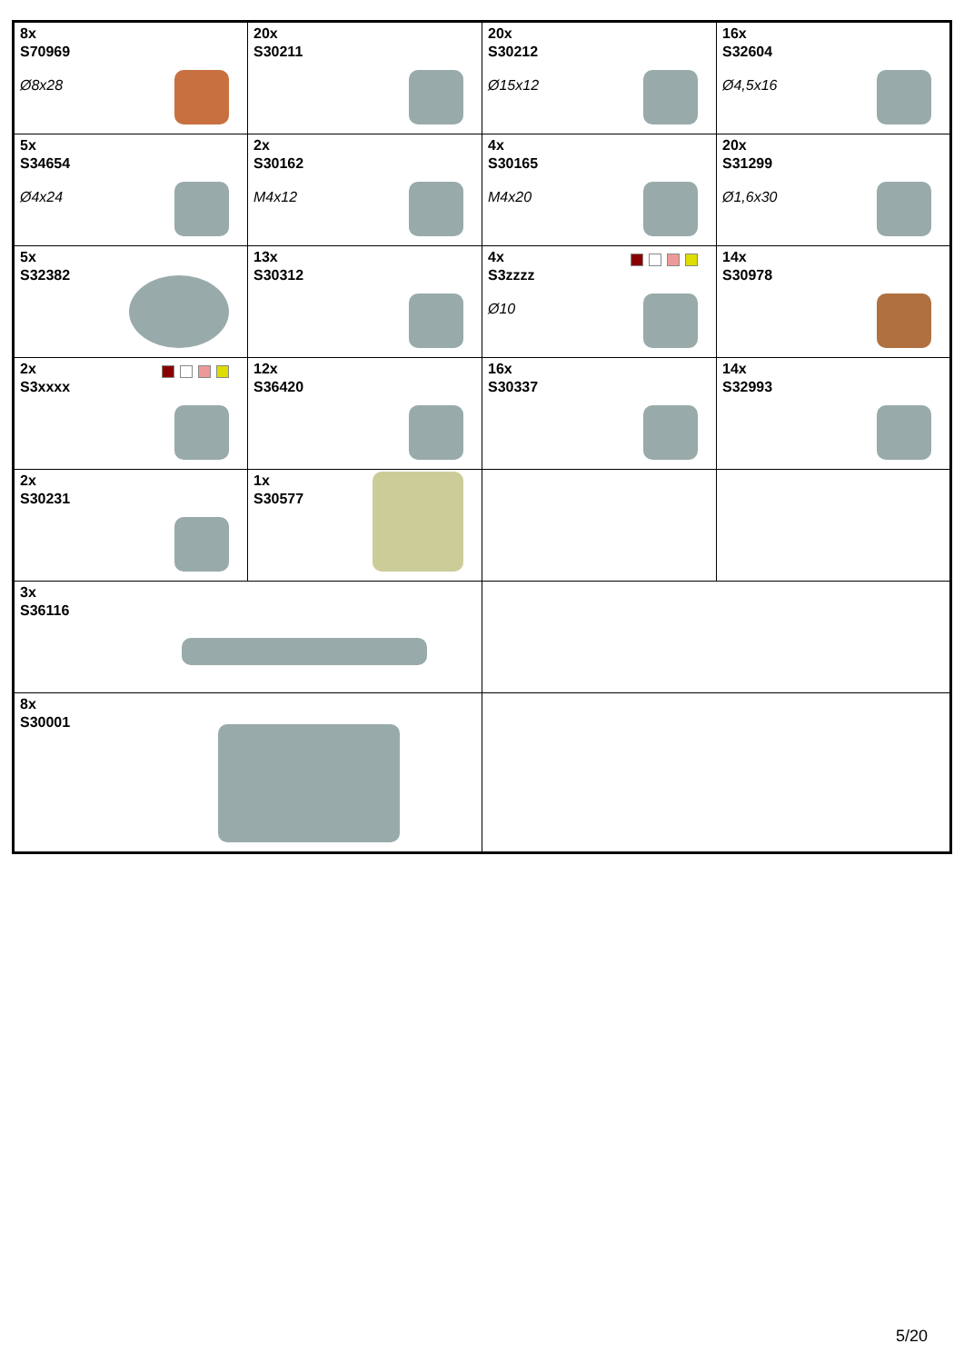| 8x S70969 Ø8x28 | 20x S30211 | 20x S30212 Ø15x12 | 16x S32604 Ø4,5x16 |
| 5x S34654 Ø4x24 | 2x S30162 M4x12 | 4x S30165 M4x20 | 20x S31299 Ø1,6x30 |
| 5x S32382 | 13x S30312 | 4x S3zzzz Ø10 | 14x S30978 |
| 2x S3xxxx | 12x S36420 | 16x S30337 | 14x S32993 |
| 2x S30231 | 1x S30577 | | |
| 3x S36116 | | | |
| 8x S30001 | | | |
5/20